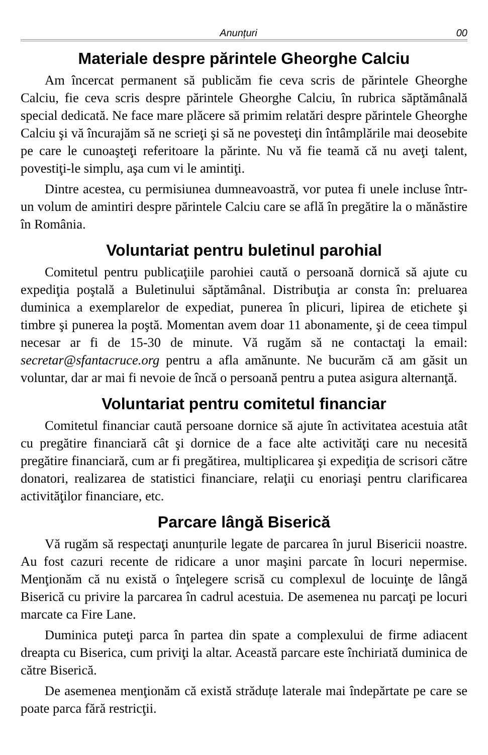Anunțuri 00
Materiale despre părintele Gheorghe Calciu
Am încercat permanent să publicăm fie ceva scris de părintele Gheorghe Calciu, fie ceva scris despre părintele Gheorghe Calciu, în rubrica săptămânală special dedicată. Ne face mare plăcere să primim relatări despre părintele Gheorghe Calciu şi vă încurajăm să ne scrieţi şi să ne povesteţi din întâmplările mai deosebite pe care le cunoaşteţi referitoare la părinte. Nu vă fie teamă că nu aveţi talent, povestiţi-le simplu, aşa cum vi le amintiţi.
Dintre acestea, cu permisiunea dumneavoastră, vor putea fi unele incluse într-un volum de amintiri despre părintele Calciu care se află în pregătire la o mănăstire în România.
Voluntariat pentru buletinul parohial
Comitetul pentru publicaţiile parohiei caută o persoană dornică să ajute cu expediţia poştală a Buletinului săptămânal. Distribuţia ar consta în: preluarea duminica a exemplarelor de expediat, punerea în plicuri, lipirea de etichete şi timbre şi punerea la poştă. Momentan avem doar 11 abonamente, şi de ceea timpul necesar ar fi de 15-30 de minute. Vă rugăm să ne contactaţi la email: secretar@sfantacruce.org pentru a afla amănunte. Ne bucurăm că am găsit un voluntar, dar ar mai fi nevoie de încă o persoană pentru a putea asigura alternanţă.
Voluntariat pentru comitetul financiar
Comitetul financiar caută persoane dornice să ajute în activitatea acestuia atât cu pregătire financiară cât şi dornice de a face alte activităţi care nu necesită pregătire financiară, cum ar fi pregătirea, multiplicarea şi expediţia de scrisori către donatori, realizarea de statistici financiare, relaţii cu enoriaşi pentru clarificarea activităţilor financiare, etc.
Parcare lângă Biserică
Vă rugăm să respectaţi anunțurile legate de parcarea în jurul Bisericii noastre. Au fost cazuri recente de ridicare a unor maşini parcate în locuri nepermise. Menţionăm că nu există o înţelegere scrisă cu complexul de locuinţe de lângă Biserică cu privire la parcarea în cadrul acestuia. De asemenea nu parcaţi pe locuri marcate ca Fire Lane.
Duminica puteţi parca în partea din spate a complexului de firme adiacent dreapta cu Biserica, cum priviţi la altar. Această parcare este închiriată duminica de către Biserică.
De asemenea menţionăm că există străduțe laterale mai îndepărtate pe care se poate parca fără restricţii.